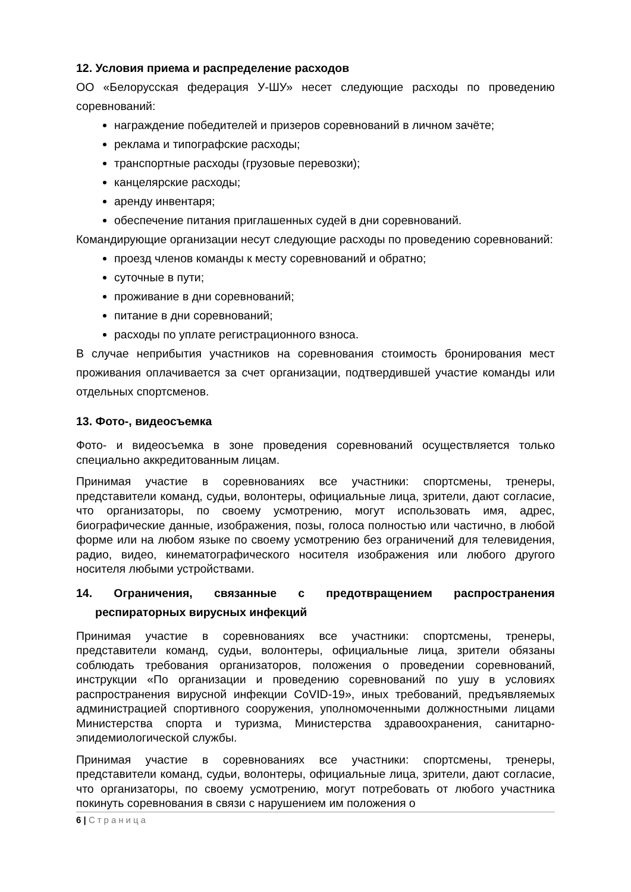12. Условия приема и распределение расходов
ОО «Белорусская федерация У-ШУ» несет следующие расходы по проведению соревнований:
награждение победителей и призеров соревнований в личном зачёте;
реклама и типографские расходы;
транспортные расходы (грузовые перевозки);
канцелярские расходы;
аренду инвентаря;
обеспечение питания приглашенных судей в дни соревнований.
Командирующие организации несут следующие расходы по проведению соревнований:
проезд членов команды к месту соревнований и обратно;
суточные в пути;
проживание в дни соревнований;
питание в дни соревнований;
расходы по уплате регистрационного взноса.
В случае неприбытия участников на соревнования стоимость бронирования мест проживания оплачивается за счет организации, подтвердившей участие команды или отдельных спортсменов.
13. Фото-, видеосъемка
Фото- и видеосъемка в зоне проведения соревнований осуществляется только специально аккредитованным лицам.
Принимая участие в соревнованиях все участники: спортсмены, тренеры, представители команд, судьи, волонтеры, официальные лица, зрители, дают согласие, что организаторы, по своему усмотрению, могут использовать имя, адрес, биографические данные, изображения, позы, голоса полностью или частично, в любой форме или на любом языке по своему усмотрению без ограничений для телевидения, радио, видео, кинематографического носителя изображения или любого другого носителя любыми устройствами.
14. Ограничения, связанные с предотвращением распространения респираторных вирусных инфекций
Принимая участие в соревнованиях все участники: спортсмены, тренеры, представители команд, судьи, волонтеры, официальные лица, зрители обязаны соблюдать требования организаторов, положения о проведении соревнований, инструкции «По организации и проведению соревнований по ушу в условиях распространения вирусной инфекции CoVID-19», иных требований, предъявляемых администрацией спортивного сооружения, уполномоченными должностными лицами Министерства спорта и туризма, Министерства здравоохранения, санитарно-эпидемиологической службы.
Принимая участие в соревнованиях все участники: спортсмены, тренеры, представители команд, судьи, волонтеры, официальные лица, зрители, дают согласие, что организаторы, по своему усмотрению, могут потребовать от любого участника покинуть соревнования в связи с нарушением им положения о
6 | Страница